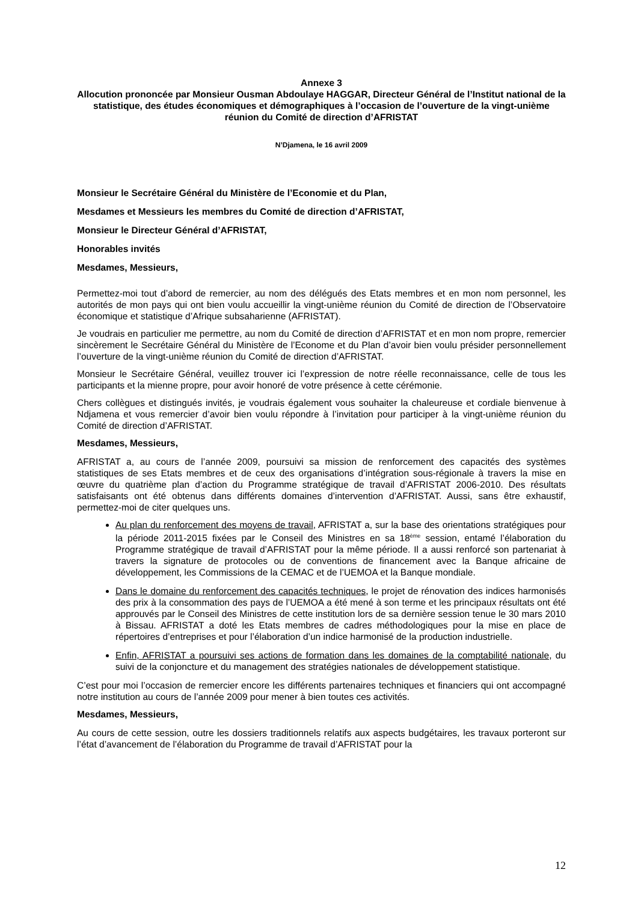Annexe 3
Allocution prononcée par Monsieur Ousman Abdoulaye HAGGAR, Directeur Général de l’Institut national de la statistique, des études économiques et démographiques à l’occasion de l’ouverture de la vingt-unième réunion du Comité de direction d’AFRISTAT
N’Djamena, le 16 avril 2009
Monsieur le Secrétaire Général du Ministère de l’Economie et du Plan,
Mesdames et Messieurs les membres du Comité de direction d’AFRISTAT,
Monsieur le Directeur Général d’AFRISTAT,
Honorables invités
Mesdames, Messieurs,
Permettez-moi tout d’abord de remercier, au nom des délégués des Etats membres et en mon nom personnel, les autorités de mon pays qui ont bien voulu accueillir la vingt-unième réunion du Comité de direction de l’Observatoire économique et statistique d’Afrique subsaharienne (AFRISTAT).
Je voudrais en particulier me permettre, au nom du Comité de direction d’AFRISTAT et en mon nom propre, remercier sincèrement le Secrétaire Général du Ministère de l’Econome et du Plan d’avoir bien voulu présider personnellement l’ouverture de la vingt-unième réunion du Comité de direction d’AFRISTAT.
Monsieur le Secrétaire Général, veuillez trouver ici l’expression de notre réelle reconnaissance, celle de tous les participants et la mienne propre, pour avoir honoré de votre présence à cette cérémonie.
Chers collègues et distingués invités, je voudrais également vous souhaiter la chaleureuse et cordiale bienvenue à Ndjamena et vous remercier d’avoir bien voulu répondre à l’invitation pour participer à la vingt-unième réunion du Comité de direction d’AFRISTAT.
Mesdames, Messieurs,
AFRISTAT a, au cours de l’année 2009, poursuivi sa mission de renforcement des capacités des systèmes statistiques de ses Etats membres et de ceux des organisations d’intégration sous-régionale à travers la mise en œuvre du quatrième plan d’action du Programme stratégique de travail d’AFRISTAT 2006-2010. Des résultats satisfaisants ont été obtenus dans différents domaines d’intervention d’AFRISTAT. Aussi, sans être exhaustif, permettez-moi de citer quelques uns.
Au plan du renforcement des moyens de travail, AFRISTAT a, sur la base des orientations stratégiques pour la période 2011-2015 fixées par le Conseil des Ministres en sa 18<sup>ème</sup> session, entamé l’élaboration du Programme stratégique de travail d’AFRISTAT pour la même période. Il a aussi renforcé son partenariat à travers la signature de protocoles ou de conventions de financement avec la Banque africaine de développement, les Commissions de la CEMAC et de l’UEMOA et la Banque mondiale.
Dans le domaine du renforcement des capacités techniques, le projet de rénovation des indices harmonisés des prix à la consommation des pays de l’UEMOA a été mené à son terme et les principaux résultats ont été approuvés par le Conseil des Ministres de cette institution lors de sa dernière session tenue le 30 mars 2010 à Bissau. AFRISTAT a doté les Etats membres de cadres méthodologiques pour la mise en place de répertoires d’entreprises et pour l’élaboration d’un indice harmonisé de la production industrielle.
Enfin, AFRISTAT a poursuivi ses actions de formation dans les domaines de la comptabilité nationale, du suivi de la conjoncture et du management des stratégies nationales de développement statistique.
C’est pour moi l’occasion de remercier encore les différents partenaires techniques et financiers qui ont accompagné notre institution au cours de l’année 2009 pour mener à bien toutes ces activités.
Mesdames, Messieurs,
Au cours de cette session, outre les dossiers traditionnels relatifs aux aspects budgétaires, les travaux porteront sur l’état d’avancement de l’élaboration du Programme de travail d’AFRISTAT pour la
12